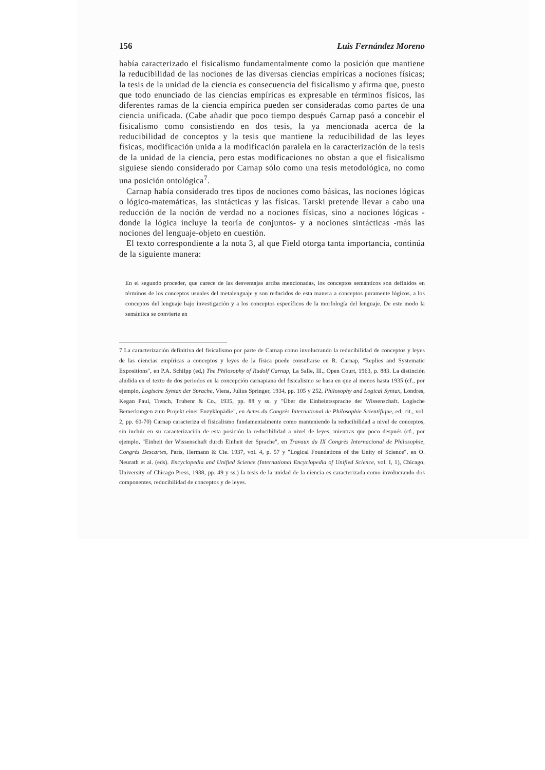156 Luis Fernández Moreno
había caracterizado el fisicalismo fundamentalmente como la posición que mantiene la reducibilidad de las nociones de las diversas ciencias empíricas a nociones físicas; la tesis de la unidad de la ciencia es consecuencia del fisicalismo y afirma que, puesto que todo enunciado de las ciencias empíricas es expresable en términos físicos, las diferentes ramas de la ciencia empírica pueden ser consideradas como partes de una ciencia unificada. (Cabe añadir que poco tiempo después Carnap pasó a concebir el fisicalismo como consistiendo en dos tesis, la ya mencionada acerca de la reducibilidad de conceptos y la tesis que mantiene la reducibilidad de las leyes físicas, modificación unida a la modificación paralela en la caracterización de la tesis de la unidad de la ciencia, pero estas modificaciones no obstan a que el fisicalismo siguiese siendo considerado por Carnap sólo como una tesis metodológica, no como una posición ontológica<sup>7</sup>.
Carnap había considerado tres tipos de nociones como básicas, las nociones lógicas o lógico-matemáticas, las sintácticas y las físicas. Tarski pretende llevar a cabo una reducción de la noción de verdad no a nociones físicas, sino a nociones lógicas -donde la lógica incluye la teoría de conjuntos- y a nociones sintácticas -más las nociones del lenguaje-objeto en cuestión.
El texto correspondiente a la nota 3, al que Field otorga tanta importancia, continúa de la siguiente manera:
En el segundo proceder, que carece de las desventajas arriba mencionadas, los conceptos semánticos son definidos en términos de los conceptos usuales del metalenguaje y son reducidos de esta manera a conceptos puramente lógicos, a los conceptos del lenguaje bajo investigación y a los conceptos específicos de la morfología del lenguaje. De este modo la semántica se convierte en
7 La caracterización definitiva del fisicalismo por parte de Carnap como involucrando la reducibilidad de conceptos y leyes de las ciencias empíricas a conceptos y leyes de la física puede consultarse en R. Carnap, "Replies and Systematic Expositions", en P.A. Schilpp (ed,) The Philosophy of Rudolf Carnap, La Salle, Ill., Open Court, 1963, p. 883. La distinción aludida en el texto de dos periodos en la concepción carnapiana del fisicalismo se basa en que al menos hasta 1935 (cf., por ejemplo, Logische Syntax der Sprache, Viena, Julius Springer, 1934, pp. 105 y 252, Philosophy and Logical Syntax, Londres, Kegan Paul, Trench, Trubenr & Co., 1935, pp. 88 y ss. y "Über die Einheintssprache der Wissenschaft. Logische Bemerkungen zum Projekt einer Enzyklopädie", en Actes du Congrès International de Philosophie Scientifique, ed. cit., vol. 2, pp. 60-70) Carnap caracteriza el fisicalismo fundamentalmente como manteniendo la reducibilidad a nivel de conceptos, sin incluir en su caracterización de esta posición la reducibilidad a nivel de leyes, mientras que poco después (cf., por ejemplo, "Einheit der Wissenschaft durch Einheit der Sprache", en Travaux du IX Congrès Internacional de Philosophie, Congrès Descartes, París, Hermann & Cie. 1937, vol. 4, p. 57 y "Logical Foundations of the Unity of Science", en O. Neurath et al. (eds). Encyclopedia and Unified Science (International Encyclopedia of Unified Science, vol. I, 1), Chicago, University of Chicago Press, 1938, pp. 49 y ss.) la tesis de la unidad de la ciencia es caracterizada como involucrando dos componentes, reducibilidad de conceptos y de leyes.